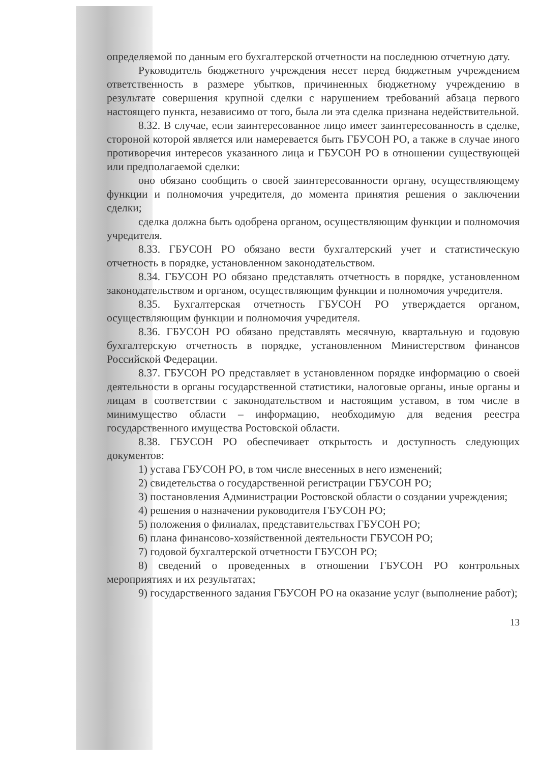определяемой по данным его бухгалтерской отчетности на последнюю отчетную дату.
Руководитель бюджетного учреждения несет перед бюджетным учреждением ответственность в размере убытков, причиненных бюджетному учреждению в результате совершения крупной сделки с нарушением требований абзаца первого настоящего пункта, независимо от того, была ли эта сделка признана недействительной.
8.32. В случае, если заинтересованное лицо имеет заинтересованность в сделке, стороной которой является или намеревается быть ГБУСОН РО, а также в случае иного противоречия интересов указанного лица и ГБУСОН РО в отношении существующей или предполагаемой сделки:
оно обязано сообщить о своей заинтересованности органу, осуществляющему функции и полномочия учредителя, до момента принятия решения о заключении сделки;
сделка должна быть одобрена органом, осуществляющим функции и полномочия учредителя.
8.33. ГБУСОН РО обязано вести бухгалтерский учет и статистическую отчетность в порядке, установленном законодательством.
8.34. ГБУСОН РО обязано представлять отчетность в порядке, установленном законодательством и органом, осуществляющим функции и полномочия учредителя.
8.35. Бухгалтерская отчетность ГБУСОН РО утверждается органом, осуществляющим функции и полномочия учредителя.
8.36. ГБУСОН РО обязано представлять месячную, квартальную и годовую бухгалтерскую отчетность в порядке, установленном Министерством финансов Российской Федерации.
8.37. ГБУСОН РО представляет в установленном порядке информацию о своей деятельности в органы государственной статистики, налоговые органы, иные органы и лицам в соответствии с законодательством и настоящим уставом, в том числе в минимущество области – информацию, необходимую для ведения реестра государственного имущества Ростовской области.
8.38. ГБУСОН РО обеспечивает открытость и доступность следующих документов:
1) устава ГБУСОН РО, в том числе внесенных в него изменений;
2) свидетельства о государственной регистрации ГБУСОН РО;
3) постановления Администрации Ростовской области о создании учреждения;
4) решения о назначении руководителя ГБУСОН РО;
5) положения о филиалах, представительствах ГБУСОН РО;
6) плана финансово-хозяйственной деятельности ГБУСОН РО;
7) годовой бухгалтерской отчетности ГБУСОН РО;
8) сведений о проведенных в отношении ГБУСОН РО контрольных мероприятиях и их результатах;
9) государственного задания ГБУСОН РО на оказание услуг (выполнение работ);
13